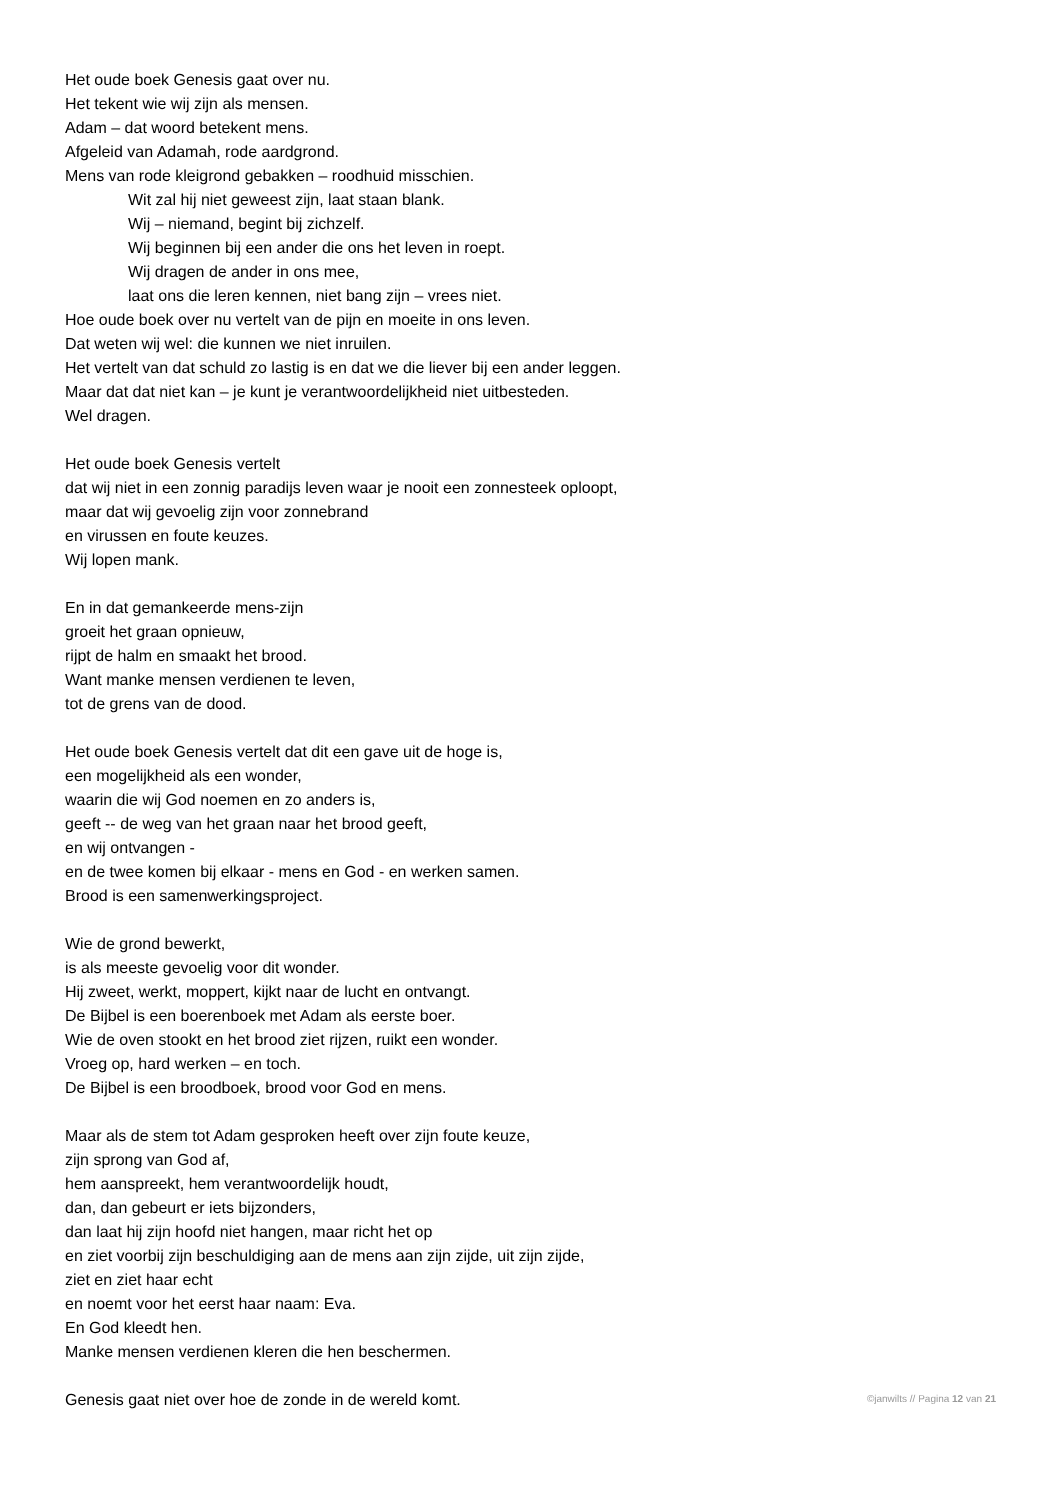Het oude boek Genesis gaat over nu.
Het tekent wie wij zijn als mensen.
Adam – dat woord betekent mens.
Afgeleid van Adamah, rode aardgrond.
Mens van rode kleigrond gebakken – roodhuid misschien.
Wit zal hij niet geweest zijn, laat staan blank.
Wij – niemand, begint bij zichzelf.
Wij beginnen bij een ander die ons het leven in roept.
Wij dragen de ander in ons mee,
laat ons die leren kennen, niet bang zijn – vrees niet.
Hoe oude boek over nu vertelt van de pijn en moeite in ons leven.
Dat weten wij wel: die kunnen we niet inruilen.
Het vertelt van dat schuld zo lastig is en dat we die liever bij een ander leggen.
Maar dat dat niet kan – je kunt je verantwoordelijkheid niet uitbesteden.
Wel dragen.
Het oude boek Genesis vertelt
dat wij niet in een zonnig paradijs leven waar je nooit een zonnesteek oploopt,
maar dat wij gevoelig zijn voor zonnebrand
en virussen en foute keuzes.
Wij lopen mank.
En in dat gemankeerde mens-zijn
groeit het graan opnieuw,
rijpt de halm en smaakt het brood.
Want manke mensen verdienen te leven,
tot de grens van de dood.
Het oude boek Genesis vertelt dat dit een gave uit de hoge is,
een mogelijkheid als een wonder,
waarin die wij God noemen en zo anders is,
geeft -- de weg van het graan naar het brood geeft,
en wij ontvangen -
en de twee komen bij elkaar - mens en God - en werken samen.
Brood is een samenwerkingsproject.
Wie de grond bewerkt,
is als meeste gevoelig voor dit wonder.
Hij zweet, werkt, moppert, kijkt naar de lucht en ontvangt.
De Bijbel is een boerenboek met Adam als eerste boer.
Wie de oven stookt en het brood ziet rijzen, ruikt een wonder.
Vroeg op, hard werken – en toch.
De Bijbel is een broodboek, brood voor God en mens.
Maar als de stem tot Adam gesproken heeft over zijn foute keuze,
zijn sprong van God af,
hem aanspreekt, hem verantwoordelijk houdt,
dan, dan gebeurt er iets bijzonders,
dan laat hij zijn hoofd niet hangen, maar richt het op
en ziet voorbij zijn beschuldiging aan de mens aan zijn zijde, uit zijn zijde,
ziet en ziet haar echt
en noemt voor het eerst haar naam: Eva.
En God kleedt hen.
Manke mensen verdienen kleren die hen beschermen.
Genesis gaat niet over hoe de zonde in de wereld komt.
©janwilts // Pagina 12 van 21